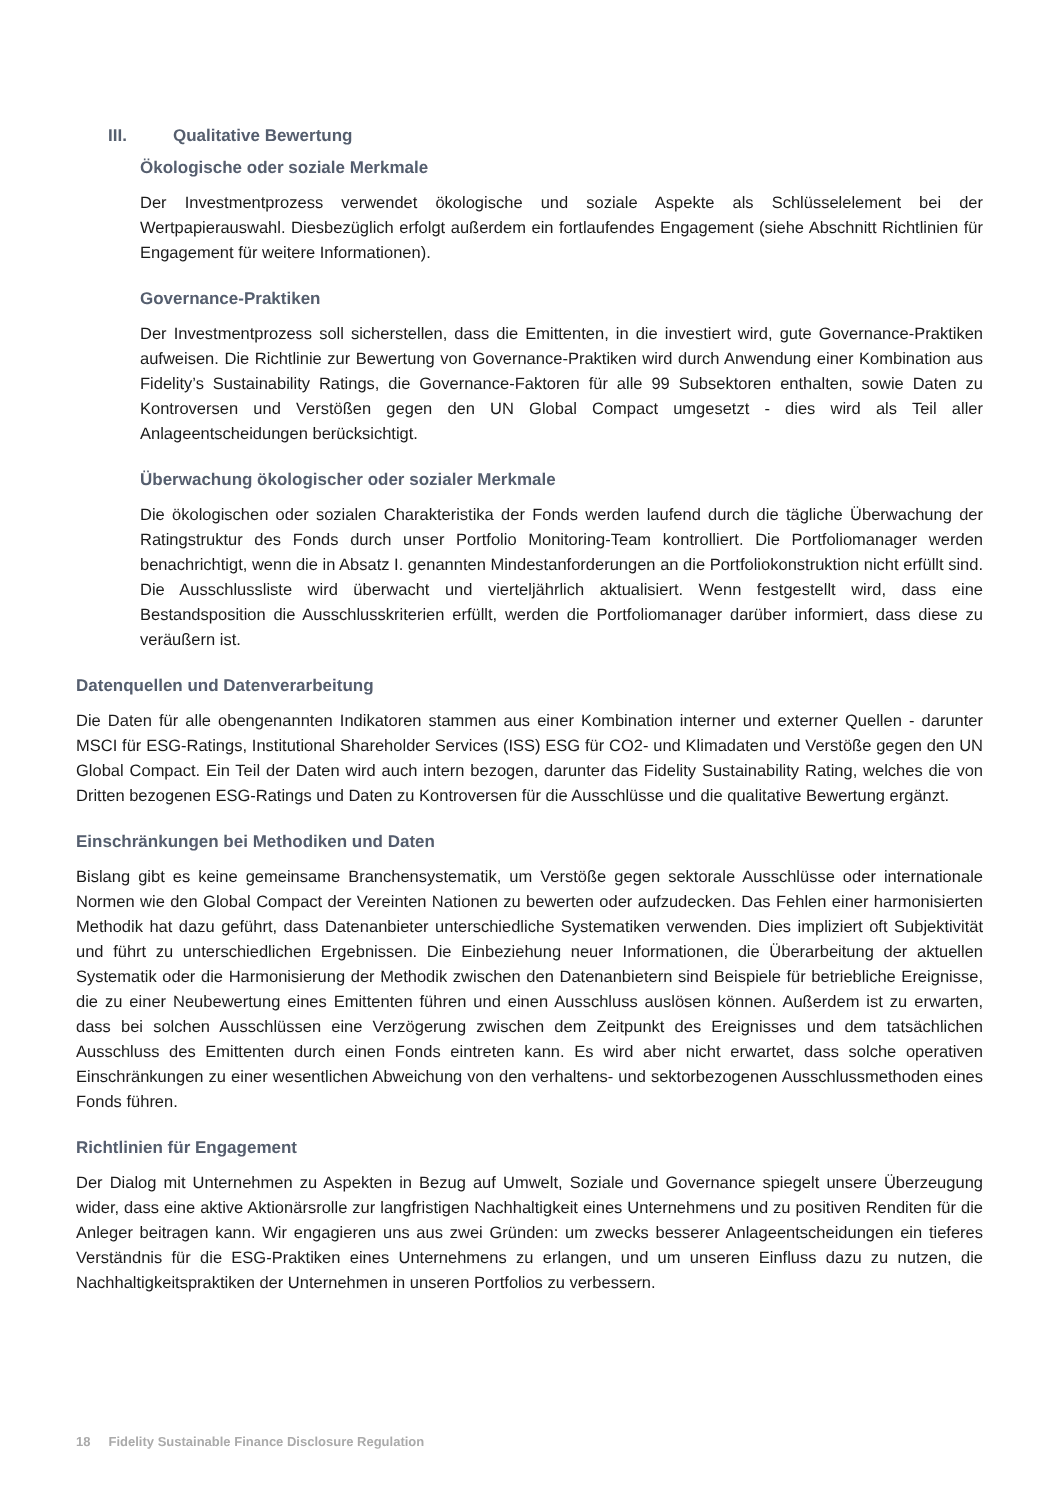III. Qualitative Bewertung
Ökologische oder soziale Merkmale
Der Investmentprozess verwendet ökologische und soziale Aspekte als Schlüsselelement bei der Wertpapierauswahl. Diesbezüglich erfolgt außerdem ein fortlaufendes Engagement (siehe Abschnitt Richtlinien für Engagement für weitere Informationen).
Governance-Praktiken
Der Investmentprozess soll sicherstellen, dass die Emittenten, in die investiert wird, gute Governance-Praktiken aufweisen. Die Richtlinie zur Bewertung von Governance-Praktiken wird durch Anwendung einer Kombination aus Fidelity’s Sustainability Ratings, die Governance-Faktoren für alle 99 Subsektoren enthalten, sowie Daten zu Kontroversen und Verstößen gegen den UN Global Compact umgesetzt - dies wird als Teil aller Anlageentscheidungen berücksichtigt.
Überwachung ökologischer oder sozialer Merkmale
Die ökologischen oder sozialen Charakteristika der Fonds werden laufend durch die tägliche Überwachung der Ratingstruktur des Fonds durch unser Portfolio Monitoring-Team kontrolliert. Die Portfoliomanager werden benachrichtigt, wenn die in Absatz I. genannten Mindestanforderungen an die Portfoliokonstruktion nicht erfüllt sind. Die Ausschlussliste wird überwacht und vierteljährlich aktualisiert. Wenn festgestellt wird, dass eine Bestandsposition die Ausschlusskriterien erfüllt, werden die Portfoliomanager darüber informiert, dass diese zu veräußern ist.
Datenquellen und Datenverarbeitung
Die Daten für alle obengenannten Indikatoren stammen aus einer Kombination interner und externer Quellen - darunter MSCI für ESG-Ratings, Institutional Shareholder Services (ISS) ESG für CO2- und Klimadaten und Verstöße gegen den UN Global Compact. Ein Teil der Daten wird auch intern bezogen, darunter das Fidelity Sustainability Rating, welches die von Dritten bezogenen ESG-Ratings und Daten zu Kontroversen für die Ausschlüsse und die qualitative Bewertung ergänzt.
Einschränkungen bei Methodiken und Daten
Bislang gibt es keine gemeinsame Branchensystematik, um Verstöße gegen sektorale Ausschlüsse oder internationale Normen wie den Global Compact der Vereinten Nationen zu bewerten oder aufzudecken. Das Fehlen einer harmonisierten Methodik hat dazu geführt, dass Datenanbieter unterschiedliche Systematiken verwenden. Dies impliziert oft Subjektivität und führt zu unterschiedlichen Ergebnissen. Die Einbeziehung neuer Informationen, die Überarbeitung der aktuellen Systematik oder die Harmonisierung der Methodik zwischen den Datenanbietern sind Beispiele für betriebliche Ereignisse, die zu einer Neubewertung eines Emittenten führen und einen Ausschluss auslösen können. Außerdem ist zu erwarten, dass bei solchen Ausschlüssen eine Verzögerung zwischen dem Zeitpunkt des Ereignisses und dem tatsächlichen Ausschluss des Emittenten durch einen Fonds eintreten kann. Es wird aber nicht erwartet, dass solche operativen Einschränkungen zu einer wesentlichen Abweichung von den verhaltens- und sektorbezogenen Ausschlussmethoden eines Fonds führen.
Richtlinien für Engagement
Der Dialog mit Unternehmen zu Aspekten in Bezug auf Umwelt, Soziale und Governance spiegelt unsere Überzeugung wider, dass eine aktive Aktionärsrolle zur langfristigen Nachhaltigkeit eines Unternehmens und zu positiven Renditen für die Anleger beitragen kann. Wir engagieren uns aus zwei Gründen: um zwecks besserer Anlageentscheidungen ein tieferes Verständnis für die ESG-Praktiken eines Unternehmens zu erlangen, und um unseren Einfluss dazu zu nutzen, die Nachhaltigkeitspraktiken der Unternehmen in unseren Portfolios zu verbessern.
18 Fidelity Sustainable Finance Disclosure Regulation